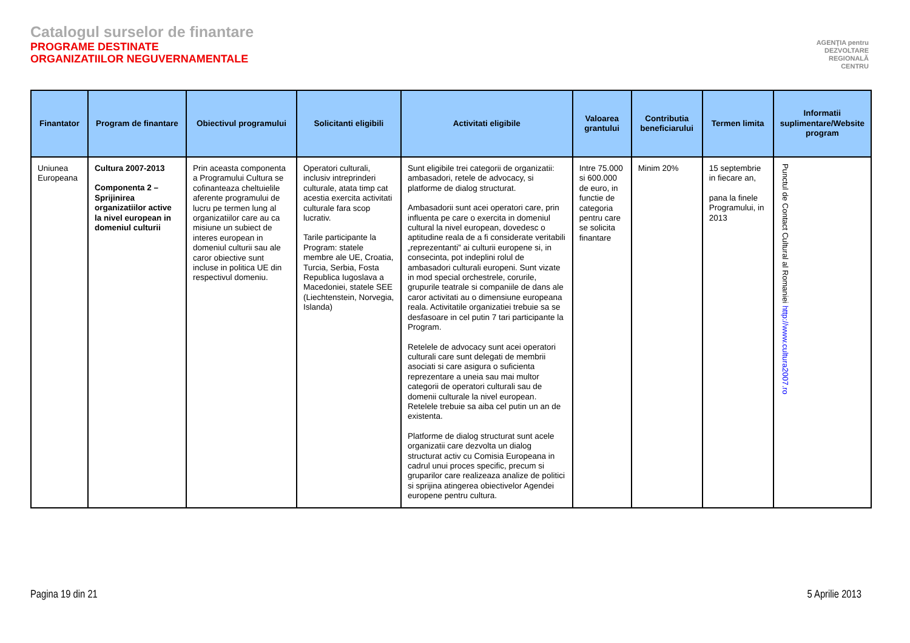Catalogul surselor de finantare
PROGRAME DESTINATE
ORGANIZATIILOR NEGUVERNAMENTALE
AGENŢIA pentru
DEZVOLTARE
REGIONALĂ
CENTRU
| Finantator | Program de finantare | Obiectivul programului | Solicitanti eligibili | Activitati eligibile | Valoarea grantului | Contributia beneficiarului | Termen limita | Informatii suplimentare/Website program |
| --- | --- | --- | --- | --- | --- | --- | --- | --- |
| Uniunea Europeana | Cultura 2007-2013 Componenta 2 – Sprijinirea organizatiilor active la nivel european in domeniul culturii | Prin aceasta componenta a Programului Cultura se cofinanteaza cheltuielile aferente programului de lucru pe termen lung al organizatiilor care au ca misiune un subiect de interes european in domeniul culturii sau ale caror obiective sunt incluse in politica UE din respectivul domeniu. | Operatori culturali, inclusiv intreprinderi culturale, atata timp cat acestia exercita activitati culturale fara scop lucrativ. Tarile participante la Program: statele membre ale UE, Croatia, Turcia, Serbia, Fosta Republica Iugoslava a Macedoniei, statele SEE (Liechtenstein, Norvegia, Islanda) | Sunt eligibile trei categorii de organizatii: ambasadori, retele de advocacy, si platforme de dialog structurat. Ambasadorii sunt acei operatori care, prin influenta pe care o exercita in domeniul cultural la nivel european, dovedesc o aptitudine reala de a fi considerate veritabili „reprezentanti” ai culturii europene si, in consecinta, pot indeplini rolul de ambasadori culturali europeni. Sunt vizate in mod special orchestrele, corurile, grupurile teatrale si companiile de dans ale caror activitati au o dimensiune europeana reala. Activitatile organizatiei trebuie sa se desfasoare in cel putin 7 tari participante la Program. Retelele de advocacy sunt acei operatori culturali care sunt delegati de membrii asociati si care asigura o suficienta reprezentare a uneia sau mai multor categorii de operatori culturali sau de domenii culturale la nivel european. Retelele trebuie sa aiba cel putin un an de existenta. Platforme de dialog structurat sunt acele organizatii care dezvolta un dialog structurat activ cu Comisia Europeana in cadrul unui proces specific, precum si gruparilor care realizeaza analize de politici si sprijina atingerea obiectivelor Agendei europene pentru cultura. | Intre 75.000 si 600.000 de euro, in functie de categoria pentru care se solicita finantare | Minim 20% | 15 septembrie in fiecare an, pana la finele Programului, in 2013 | Punctul de Contact Cultural al Romaniei http://www.cultura2007.ro |
Pagina 19 din 21 5 Aprilie 2013